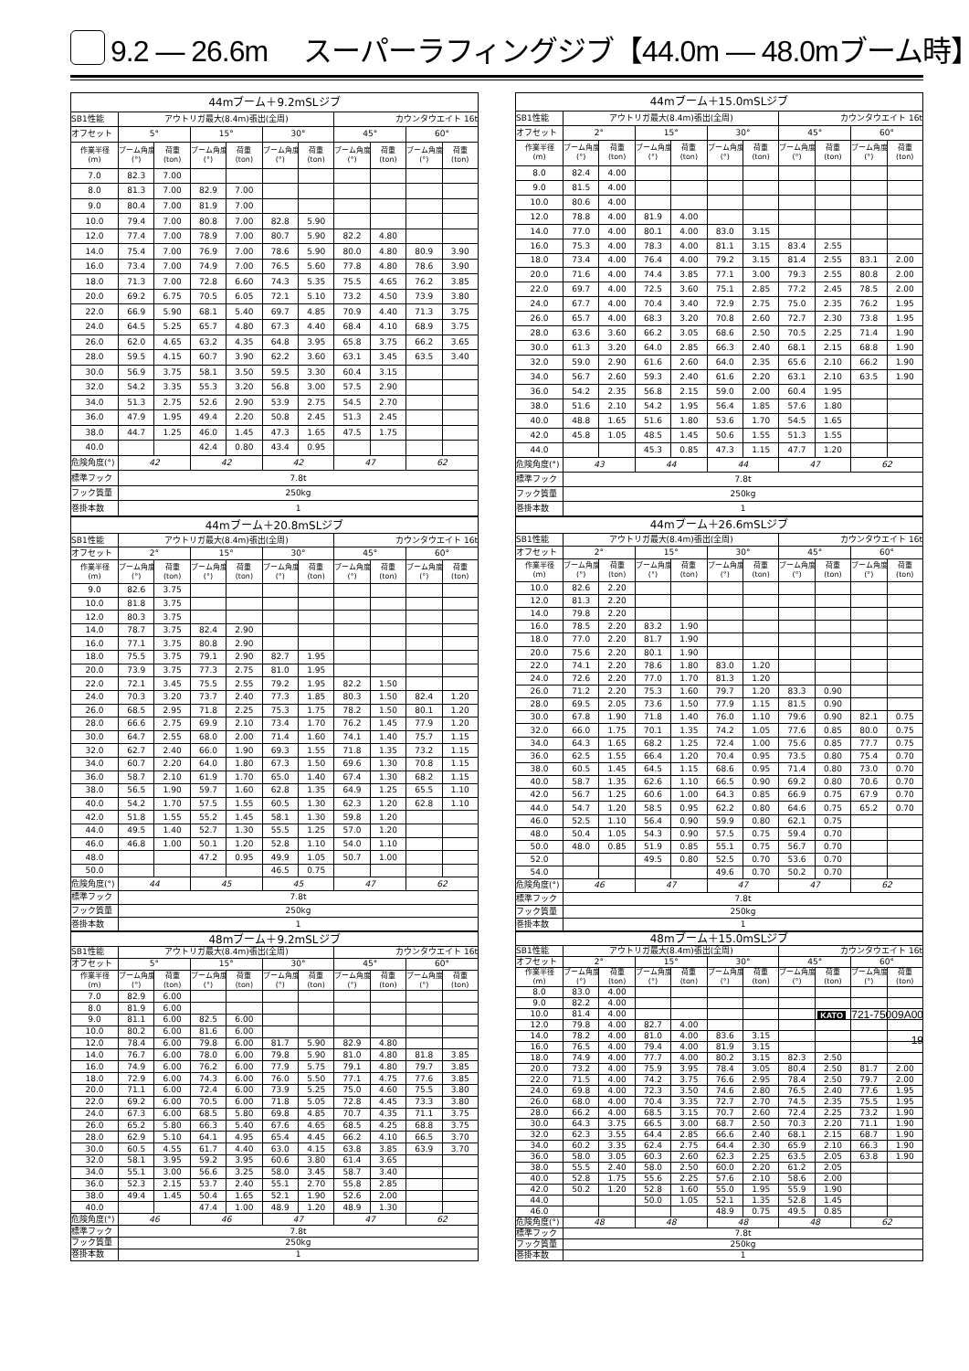9.2 — 26.6m　 スーパーラフィングジブ【44.0m — 48.0mブーム時】
| 44mブーム＋9.2mSLジブ | | | | | | | | | | |
| --- | --- | --- | --- | --- | --- | --- | --- | --- | --- | --- |
| SB1性能 | アウトリガ最大(8.4m)張出(全周) | | | | | | カウンタウエイト 16t | | | |
| オフセット | 5° | | 15° | | 30° | | 45° | | 60° | |
| 作業半径 (m) | ブーム角度 (°) | 荷重 (ton) | ブーム角度 (°) | 荷重 (ton) | ブーム角度 (°) | 荷重 (ton) | ブーム角度 (°) | 荷重 (ton) | ブーム角度 (°) | 荷重 (ton) |
| 7.0 | 82.3 | 7.00 | | | | | | | | |
| 8.0 | 81.3 | 7.00 | 82.9 | 7.00 | | | | | | |
| 9.0 | 80.4 | 7.00 | 81.9 | 7.00 | | | | | | |
| 10.0 | 79.4 | 7.00 | 80.8 | 7.00 | 82.8 | 5.90 | | | | |
| 12.0 | 77.4 | 7.00 | 78.9 | 7.00 | 80.7 | 5.90 | 82.2 | 4.80 | | |
| 14.0 | 75.4 | 7.00 | 76.9 | 7.00 | 78.6 | 5.90 | 80.0 | 4.80 | 80.9 | 3.90 |
| 16.0 | 73.4 | 7.00 | 74.9 | 7.00 | 76.5 | 5.60 | 77.8 | 4.80 | 78.6 | 3.90 |
| 18.0 | 71.3 | 7.00 | 72.8 | 6.60 | 74.3 | 5.35 | 75.5 | 4.65 | 76.2 | 3.85 |
| 20.0 | 69.2 | 6.75 | 70.5 | 6.05 | 72.1 | 5.10 | 73.2 | 4.50 | 73.9 | 3.80 |
| 22.0 | 66.9 | 5.90 | 68.1 | 5.40 | 69.7 | 4.85 | 70.9 | 4.40 | 71.3 | 3.75 |
| 24.0 | 64.5 | 5.25 | 65.7 | 4.80 | 67.3 | 4.40 | 68.4 | 4.10 | 68.9 | 3.75 |
| 26.0 | 62.0 | 4.65 | 63.2 | 4.35 | 64.8 | 3.95 | 65.8 | 3.75 | 66.2 | 3.65 |
| 28.0 | 59.5 | 4.15 | 60.7 | 3.90 | 62.2 | 3.60 | 63.1 | 3.45 | 63.5 | 3.40 |
| 30.0 | 56.9 | 3.75 | 58.1 | 3.50 | 59.5 | 3.30 | 60.4 | 3.15 | | |
| 32.0 | 54.2 | 3.35 | 55.3 | 3.20 | 56.8 | 3.00 | 57.5 | 2.90 | | |
| 34.0 | 51.3 | 2.75 | 52.6 | 2.90 | 53.9 | 2.75 | 54.5 | 2.70 | | |
| 36.0 | 47.9 | 1.95 | 49.4 | 2.20 | 50.8 | 2.45 | 51.3 | 2.45 | | |
| 38.0 | 44.7 | 1.25 | 46.0 | 1.45 | 47.3 | 1.65 | 47.5 | 1.75 | | |
| 40.0 | | | 42.4 | 0.80 | 43.4 | 0.95 | | | | |
| 危険角度(°) | 42 | | 42 | | 42 | | 47 | | 62 | |
| 標準フック | 7.8t | | | | | | | | | |
| フック質量 | 250kg | | | | | | | | | |
| 巻掛本数 | 1 | | | | | | | | | |
| 44mブーム＋15.0mSLジブ | | | | | | | | | | |
| --- | --- | --- | --- | --- | --- | --- | --- | --- | --- | --- |
| SB1性能 | アウトリガ最大(8.4m)張出(全周) | | | | | | カウンタウエイト 16t | | | |
| オフセット | 2° | | 15° | | 30° | | 45° | | 60° | |
| 作業半径 (m) | ブーム角度 (°) | 荷重 (ton) | ブーム角度 (°) | 荷重 (ton) | ブーム角度 (°) | 荷重 (ton) | ブーム角度 (°) | 荷重 (ton) | ブーム角度 (°) | 荷重 (ton) |
| 8.0 | 82.4 | 4.00 | | | | | | | | |
| 9.0 | 81.5 | 4.00 | | | | | | | | |
| 10.0 | 80.6 | 4.00 | | | | | | | | |
| 12.0 | 78.8 | 4.00 | 81.9 | 4.00 | | | | | | |
| 14.0 | 77.0 | 4.00 | 80.1 | 4.00 | 83.0 | 3.15 | | | | |
| 16.0 | 75.3 | 4.00 | 78.3 | 4.00 | 81.1 | 3.15 | 83.4 | 2.55 | | |
| 18.0 | 73.4 | 4.00 | 76.4 | 4.00 | 79.2 | 3.15 | 81.4 | 2.55 | 83.1 | 2.00 |
| 20.0 | 71.6 | 4.00 | 74.4 | 3.85 | 77.1 | 3.00 | 79.3 | 2.55 | 80.8 | 2.00 |
| 22.0 | 69.7 | 4.00 | 72.5 | 3.60 | 75.1 | 2.85 | 77.2 | 2.45 | 78.5 | 2.00 |
| 24.0 | 67.7 | 4.00 | 70.4 | 3.40 | 72.9 | 2.75 | 75.0 | 2.35 | 76.2 | 1.95 |
| 26.0 | 65.7 | 4.00 | 68.3 | 3.20 | 70.8 | 2.60 | 72.7 | 2.30 | 73.8 | 1.95 |
| 28.0 | 63.6 | 3.60 | 66.2 | 3.05 | 68.6 | 2.50 | 70.5 | 2.25 | 71.4 | 1.90 |
| 30.0 | 61.3 | 3.20 | 64.0 | 2.85 | 66.3 | 2.40 | 68.1 | 2.15 | 68.8 | 1.90 |
| 32.0 | 59.0 | 2.90 | 61.6 | 2.60 | 64.0 | 2.35 | 65.6 | 2.10 | 66.2 | 1.90 |
| 34.0 | 56.7 | 2.60 | 59.3 | 2.40 | 61.6 | 2.20 | 63.1 | 2.10 | 63.5 | 1.90 |
| 36.0 | 54.2 | 2.35 | 56.8 | 2.15 | 59.0 | 2.00 | 60.4 | 1.95 | | |
| 38.0 | 51.6 | 2.10 | 54.2 | 1.95 | 56.4 | 1.85 | 57.6 | 1.80 | | |
| 40.0 | 48.8 | 1.65 | 51.6 | 1.80 | 53.6 | 1.70 | 54.5 | 1.65 | | |
| 42.0 | 45.8 | 1.05 | 48.5 | 1.45 | 50.6 | 1.55 | 51.3 | 1.55 | | |
| 44.0 | | | 45.3 | 0.85 | 47.3 | 1.15 | 47.7 | 1.20 | | |
| 危険角度(°) | 43 | | 44 | | 44 | | 47 | | 62 | |
| 標準フック | 7.8t | | | | | | | | | |
| フック質量 | 250kg | | | | | | | | | |
| 巻掛本数 | 1 | | | | | | | | | |
| 44mブーム＋20.8mSLジブ | | | | | | | | | | |
| --- | --- | --- | --- | --- | --- | --- | --- | --- | --- | --- |
| SB1性能 | アウトリガ最大(8.4m)張出(全周) | | | | | | カウンタウエイト 16t | | | |
| オフセット | 2° | | 15° | | 30° | | 45° | | 60° | |
| 作業半径 (m) | ブーム角度 (°) | 荷重 (ton) | ブーム角度 (°) | 荷重 (ton) | ブーム角度 (°) | 荷重 (ton) | ブーム角度 (°) | 荷重 (ton) | ブーム角度 (°) | 荷重 (ton) |
| 9.0 | 82.6 | 3.75 | | | | | | | | |
| 10.0 | 81.8 | 3.75 | | | | | | | | |
| 12.0 | 80.3 | 3.75 | | | | | | | | |
| 14.0 | 78.7 | 3.75 | 82.4 | 2.90 | | | | | | |
| 16.0 | 77.1 | 3.75 | 80.8 | 2.90 | | | | | | |
| 18.0 | 75.5 | 3.75 | 79.1 | 2.90 | 82.7 | 1.95 | | | | |
| 20.0 | 73.9 | 3.75 | 77.3 | 2.75 | 81.0 | 1.95 | | | | |
| 22.0 | 72.1 | 3.45 | 75.5 | 2.55 | 79.2 | 1.95 | 82.2 | 1.50 | | |
| 24.0 | 70.3 | 3.20 | 73.7 | 2.40 | 77.3 | 1.85 | 80.3 | 1.50 | 82.4 | 1.20 |
| 26.0 | 68.5 | 2.95 | 71.8 | 2.25 | 75.3 | 1.75 | 78.2 | 1.50 | 80.1 | 1.20 |
| 28.0 | 66.6 | 2.75 | 69.9 | 2.10 | 73.4 | 1.70 | 76.2 | 1.45 | 77.9 | 1.20 |
| 30.0 | 64.7 | 2.55 | 68.0 | 2.00 | 71.4 | 1.60 | 74.1 | 1.40 | 75.7 | 1.15 |
| 32.0 | 62.7 | 2.40 | 66.0 | 1.90 | 69.3 | 1.55 | 71.8 | 1.35 | 73.2 | 1.15 |
| 34.0 | 60.7 | 2.20 | 64.0 | 1.80 | 67.3 | 1.50 | 69.6 | 1.30 | 70.8 | 1.15 |
| 36.0 | 58.7 | 2.10 | 61.9 | 1.70 | 65.0 | 1.40 | 67.4 | 1.30 | 68.2 | 1.15 |
| 38.0 | 56.5 | 1.90 | 59.7 | 1.60 | 62.8 | 1.35 | 64.9 | 1.25 | 65.5 | 1.10 |
| 40.0 | 54.2 | 1.70 | 57.5 | 1.55 | 60.5 | 1.30 | 62.3 | 1.20 | 62.8 | 1.10 |
| 42.0 | 51.8 | 1.55 | 55.2 | 1.45 | 58.1 | 1.30 | 59.8 | 1.20 | | |
| 44.0 | 49.5 | 1.40 | 52.7 | 1.30 | 55.5 | 1.25 | 57.0 | 1.20 | | |
| 46.0 | 46.8 | 1.00 | 50.1 | 1.20 | 52.8 | 1.10 | 54.0 | 1.10 | | |
| 48.0 | | | 47.2 | 0.95 | 49.9 | 1.05 | 50.7 | 1.00 | | |
| 50.0 | | | | | 46.5 | 0.75 | | | | |
| 危険角度(°) | 44 | | 45 | | 45 | | 47 | | 62 | |
| 標準フック | 7.8t | | | | | | | | | |
| フック質量 | 250kg | | | | | | | | | |
| 巻掛本数 | 1 | | | | | | | | | |
| 44mブーム＋26.6mSLジブ | | | | | | | | | | |
| --- | --- | --- | --- | --- | --- | --- | --- | --- | --- | --- |
| SB1性能 | アウトリガ最大(8.4m)張出(全周) | | | | | | カウンタウエイト 16t | | | |
| オフセット | 2° | | 15° | | 30° | | 45° | | 60° | |
| 作業半径 (m) | ブーム角度 (°) | 荷重 (ton) | ブーム角度 (°) | 荷重 (ton) | ブーム角度 (°) | 荷重 (ton) | ブーム角度 (°) | 荷重 (ton) | ブーム角度 (°) | 荷重 (ton) |
| 10.0 | 82.6 | 2.20 | | | | | | | | |
| 12.0 | 81.3 | 2.20 | | | | | | | | |
| 14.0 | 79.8 | 2.20 | | | | | | | | |
| 16.0 | 78.5 | 2.20 | 83.2 | 1.90 | | | | | | |
| 18.0 | 77.0 | 2.20 | 81.7 | 1.90 | | | | | | |
| 20.0 | 75.6 | 2.20 | 80.1 | 1.90 | | | | | | |
| 22.0 | 74.1 | 2.20 | 78.6 | 1.80 | 83.0 | 1.20 | | | | |
| 24.0 | 72.6 | 2.20 | 77.0 | 1.70 | 81.3 | 1.20 | | | | |
| 26.0 | 71.2 | 2.20 | 75.3 | 1.60 | 79.7 | 1.20 | 83.3 | 0.90 | | |
| 28.0 | 69.5 | 2.05 | 73.6 | 1.50 | 77.9 | 1.15 | 81.5 | 0.90 | | |
| 30.0 | 67.8 | 1.90 | 71.8 | 1.40 | 76.0 | 1.10 | 79.6 | 0.90 | 82.1 | 0.75 |
| 32.0 | 66.0 | 1.75 | 70.1 | 1.35 | 74.2 | 1.05 | 77.6 | 0.85 | 80.0 | 0.75 |
| 34.0 | 64.3 | 1.65 | 68.2 | 1.25 | 72.4 | 1.00 | 75.6 | 0.85 | 77.7 | 0.75 |
| 36.0 | 62.5 | 1.55 | 66.4 | 1.20 | 70.4 | 0.95 | 73.5 | 0.80 | 75.4 | 0.70 |
| 38.0 | 60.5 | 1.45 | 64.5 | 1.15 | 68.6 | 0.95 | 71.4 | 0.80 | 73.0 | 0.70 |
| 40.0 | 58.7 | 1.35 | 62.6 | 1.10 | 66.5 | 0.90 | 69.2 | 0.80 | 70.6 | 0.70 |
| 42.0 | 56.7 | 1.25 | 60.6 | 1.00 | 64.3 | 0.85 | 66.9 | 0.75 | 67.9 | 0.70 |
| 44.0 | 54.7 | 1.20 | 58.5 | 0.95 | 62.2 | 0.80 | 64.6 | 0.75 | 65.2 | 0.70 |
| 46.0 | 52.5 | 1.10 | 56.4 | 0.90 | 59.9 | 0.80 | 62.1 | 0.75 | | |
| 48.0 | 50.4 | 1.05 | 54.3 | 0.90 | 57.5 | 0.75 | 59.4 | 0.70 | | |
| 50.0 | 48.0 | 0.85 | 51.9 | 0.85 | 55.1 | 0.75 | 56.7 | 0.70 | | |
| 52.0 | | | 49.5 | 0.80 | 52.5 | 0.70 | 53.6 | 0.70 | | |
| 54.0 | | | | | 49.6 | 0.70 | 50.2 | 0.70 | | |
| 危険角度(°) | 46 | | 47 | | 47 | | 47 | | 62 | |
| 標準フック | 7.8t | | | | | | | | | |
| フック質量 | 250kg | | | | | | | | | |
| 巻掛本数 | 1 | | | | | | | | | |
| 48mブーム＋9.2mSLジブ | | | | | | | | | | |
| --- | --- | --- | --- | --- | --- | --- | --- | --- | --- | --- |
| SB1性能 | アウトリガ最大(8.4m)張出(全周) | | | | | | カウンタウエイト 16t | | | |
| オフセット | 5° | | 15° | | 30° | | 45° | | 60° | |
| 作業半径 (m) | ブーム角度 (°) | 荷重 (ton) | ブーム角度 (°) | 荷重 (ton) | ブーム角度 (°) | 荷重 (ton) | ブーム角度 (°) | 荷重 (ton) | ブーム角度 (°) | 荷重 (ton) |
| 7.0 | 82.9 | 6.00 | | | | | | | | |
| 8.0 | 81.9 | 6.00 | | | | | | | | |
| 9.0 | 81.1 | 6.00 | 82.5 | 6.00 | | | | | | |
| 10.0 | 80.2 | 6.00 | 81.6 | 6.00 | | | | | | |
| 12.0 | 78.4 | 6.00 | 79.8 | 6.00 | 81.7 | 5.90 | 82.9 | 4.80 | | |
| 14.0 | 76.7 | 6.00 | 78.0 | 6.00 | 79.8 | 5.90 | 81.0 | 4.80 | 81.8 | 3.85 |
| 16.0 | 74.9 | 6.00 | 76.2 | 6.00 | 77.9 | 5.75 | 79.1 | 4.80 | 79.7 | 3.85 |
| 18.0 | 72.9 | 6.00 | 74.3 | 6.00 | 76.0 | 5.50 | 77.1 | 4.75 | 77.6 | 3.85 |
| 20.0 | 71.1 | 6.00 | 72.4 | 6.00 | 73.9 | 5.25 | 75.0 | 4.60 | 75.5 | 3.80 |
| 22.0 | 69.2 | 6.00 | 70.5 | 6.00 | 71.8 | 5.05 | 72.8 | 4.45 | 73.3 | 3.80 |
| 24.0 | 67.3 | 6.00 | 68.5 | 5.80 | 69.8 | 4.85 | 70.7 | 4.35 | 71.1 | 3.75 |
| 26.0 | 65.2 | 5.80 | 66.3 | 5.40 | 67.6 | 4.65 | 68.5 | 4.25 | 68.8 | 3.75 |
| 28.0 | 62.9 | 5.10 | 64.1 | 4.95 | 65.4 | 4.45 | 66.2 | 4.10 | 66.5 | 3.70 |
| 30.0 | 60.5 | 4.55 | 61.7 | 4.40 | 63.0 | 4.15 | 63.8 | 3.85 | 63.9 | 3.70 |
| 32.0 | 58.1 | 3.95 | 59.2 | 3.95 | 60.6 | 3.80 | 61.4 | 3.65 | | |
| 34.0 | 55.1 | 3.00 | 56.6 | 3.25 | 58.0 | 3.45 | 58.7 | 3.40 | | |
| 36.0 | 52.3 | 2.15 | 53.7 | 2.40 | 55.1 | 2.70 | 55.8 | 2.85 | | |
| 38.0 | 49.4 | 1.45 | 50.4 | 1.65 | 52.1 | 1.90 | 52.6 | 2.00 | | |
| 40.0 | | | 47.4 | 1.00 | 48.9 | 1.20 | 48.9 | 1.30 | | |
| 危険角度(°) | 46 | | 46 | | 47 | | 47 | | 62 | |
| 標準フック | 7.8t | | | | | | | | | |
| フック質量 | 250kg | | | | | | | | | |
| 巻掛本数 | 1 | | | | | | | | | |
| 48mブーム＋15.0mSLジブ | | | | | | | | | | |
| --- | --- | --- | --- | --- | --- | --- | --- | --- | --- | --- |
| SB1性能 | アウトリガ最大(8.4m)張出(全周) | | | | | | カウンタウエイト 16t | | | |
| オフセット | 2° | | 15° | | 30° | | 45° | | 60° | |
| 作業半径 (m) | ブーム角度 (°) | 荷重 (ton) | ブーム角度 (°) | 荷重 (ton) | ブーム角度 (°) | 荷重 (ton) | ブーム角度 (°) | 荷重 (ton) | ブーム角度 (°) | 荷重 (ton) |
| 8.0 | 83.0 | 4.00 | | | | | | | | |
| 9.0 | 82.2 | 4.00 | | | | | | | | |
| 10.0 | 81.4 | 4.00 | | | | | | | | |
| 12.0 | 79.8 | 4.00 | 82.7 | 4.00 | | | | | | |
| 14.0 | 78.2 | 4.00 | 81.0 | 4.00 | 83.6 | 3.15 | | | | |
| 16.0 | 76.5 | 4.00 | 79.4 | 4.00 | 81.9 | 3.15 | | | | |
| 18.0 | 74.9 | 4.00 | 77.7 | 4.00 | 80.2 | 3.15 | 82.3 | 2.50 | | |
| 20.0 | 73.2 | 4.00 | 75.9 | 3.95 | 78.4 | 3.05 | 80.4 | 2.50 | 81.7 | 2.00 |
| 22.0 | 71.5 | 4.00 | 74.2 | 3.75 | 76.6 | 2.95 | 78.4 | 2.50 | 79.7 | 2.00 |
| 24.0 | 69.8 | 4.00 | 72.3 | 3.50 | 74.6 | 2.80 | 76.5 | 2.40 | 77.6 | 1.95 |
| 26.0 | 68.0 | 4.00 | 70.4 | 3.35 | 72.7 | 2.70 | 74.5 | 2.35 | 75.5 | 1.95 |
| 28.0 | 66.2 | 4.00 | 68.5 | 3.15 | 70.7 | 2.60 | 72.4 | 2.25 | 73.2 | 1.90 |
| 30.0 | 64.3 | 3.75 | 66.5 | 3.00 | 68.7 | 2.50 | 70.3 | 2.20 | 71.1 | 1.90 |
| 32.0 | 62.3 | 3.55 | 64.4 | 2.85 | 66.6 | 2.40 | 68.1 | 2.15 | 68.7 | 1.90 |
| 34.0 | 60.2 | 3.35 | 62.4 | 2.75 | 64.4 | 2.30 | 65.9 | 2.10 | 66.3 | 1.90 |
| 36.0 | 58.0 | 3.05 | 60.3 | 2.60 | 62.3 | 2.25 | 63.5 | 2.05 | 63.8 | 1.90 |
| 38.0 | 55.5 | 2.40 | 58.0 | 2.50 | 60.0 | 2.20 | 61.2 | 2.05 | | |
| 40.0 | 52.8 | 1.75 | 55.6 | 2.25 | 57.6 | 2.10 | 58.6 | 2.00 | | |
| 42.0 | 50.2 | 1.20 | 52.8 | 1.60 | 55.0 | 1.95 | 55.9 | 1.90 | | |
| 44.0 | | | 50.0 | 1.05 | 52.1 | 1.35 | 52.8 | 1.45 | | |
| 46.0 | | | | | 48.9 | 0.75 | 49.5 | 0.85 | | |
| 危険角度(°) | 48 | | 48 | | 48 | | 48 | | 62 | |
| 標準フック | 7.8t | | | | | | | | | |
| フック質量 | 250kg | | | | | | | | | |
| 巻掛本数 | 1 | | | | | | | | | |
KATO 721-75009A00
19